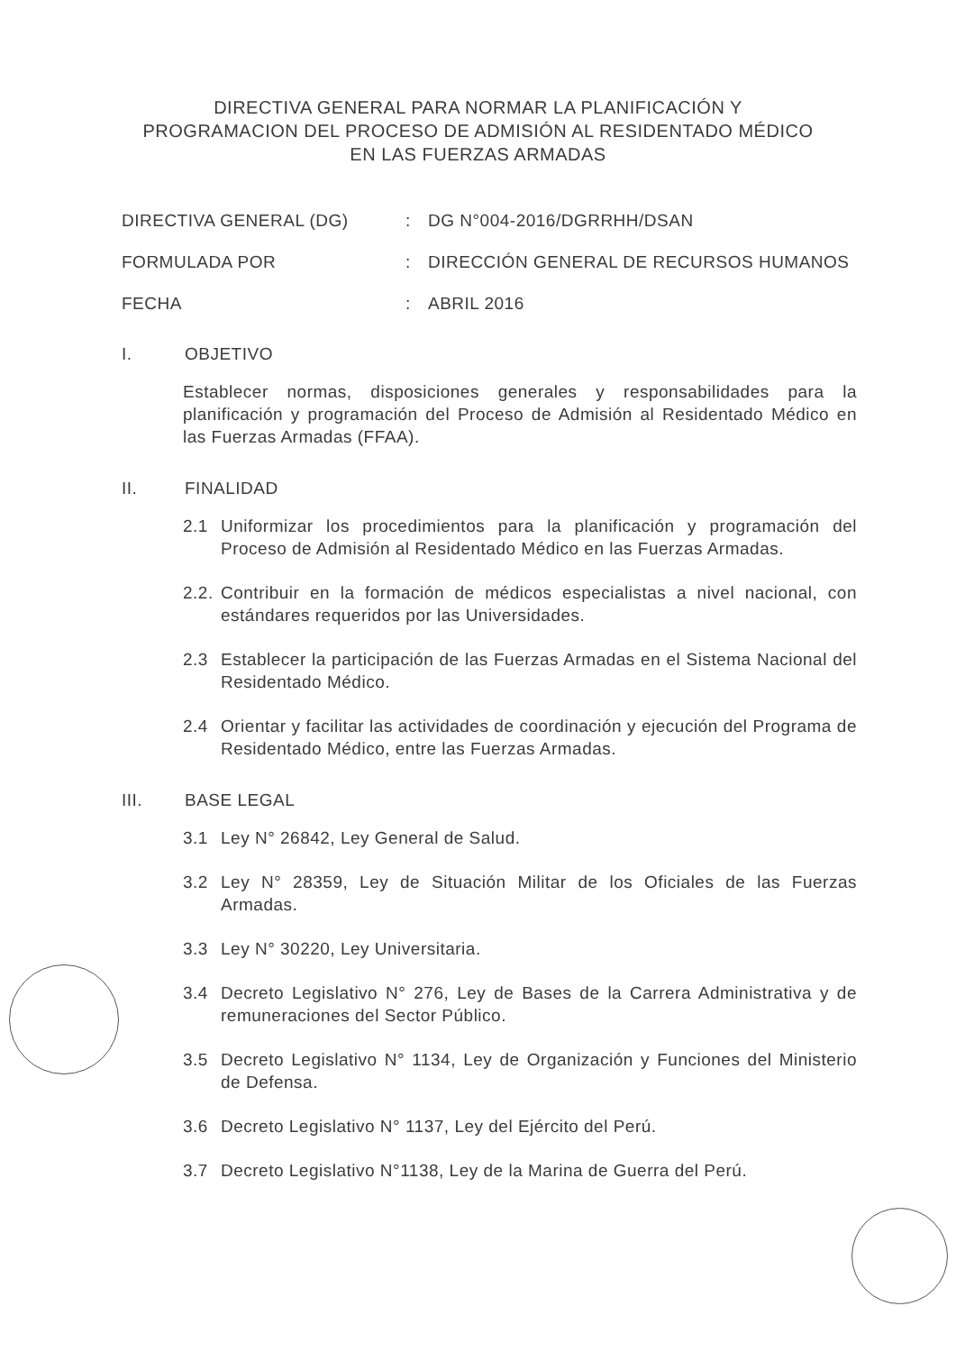DIRECTIVA GENERAL PARA NORMAR LA PLANIFICACIÓN Y
PROGRAMACION DEL PROCESO DE ADMISIÓN AL RESIDENTADO MÉDICO
EN LAS FUERZAS ARMADAS
DIRECTIVA GENERAL (DG) : DG N°004-2016/DGRRHH/DSAN
FORMULADA POR : DIRECCIÓN GENERAL DE RECURSOS HUMANOS
FECHA : ABRIL 2016
I. OBJETIVO
Establecer normas, disposiciones generales y responsabilidades para la planificación y programación del Proceso de Admisión al Residentado Médico en las Fuerzas Armadas (FFAA).
II. FINALIDAD
2.1 Uniformizar los procedimientos para la planificación y programación del Proceso de Admisión al Residentado Médico en las Fuerzas Armadas.
2.2.
Contribuir en la formación de médicos especialistas a nivel nacional, con estándares requeridos por las Universidades.
2.3 Establecer la participación de las Fuerzas Armadas en el Sistema Nacional del Residentado Médico.
2.4 Orientar y facilitar las actividades de coordinación y ejecución del Programa de Residentado Médico, entre las Fuerzas Armadas.
III. BASE LEGAL
3.1 Ley N° 26842, Ley General de Salud.
3.2 Ley N° 28359, Ley de Situación Militar de los Oficiales de las Fuerzas Armadas.
3.3 Ley N° 30220, Ley Universitaria.
3.4 Decreto Legislativo N° 276, Ley de Bases de la Carrera Administrativa y de remuneraciones del Sector Público.
3.5 Decreto Legislativo N° 1134, Ley de Organización y Funciones del Ministerio de Defensa.
3.6 Decreto Legislativo N° 1137, Ley del Ejército del Perú.
3.7 Decreto Legislativo N°1138, Ley de la Marina de Guerra del Perú.